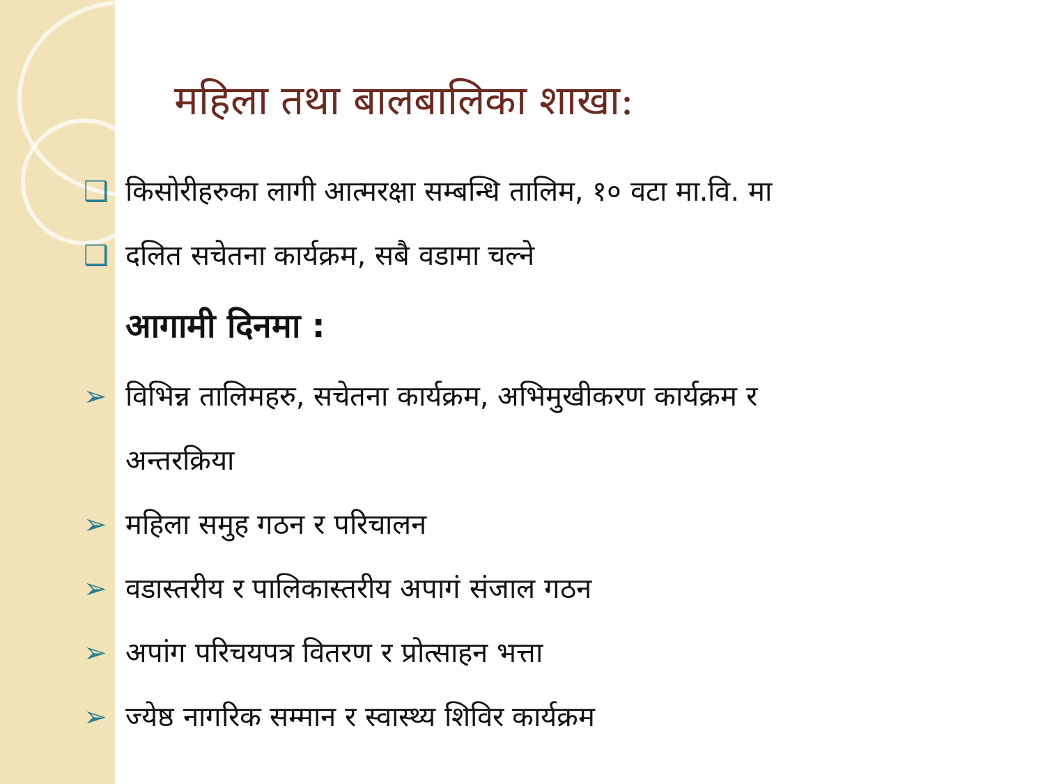महिला तथा बालबालिका शाखा:
❑किसोरीहरुका लागी आत्मरक्षा सम्बन्धि तालिम, १० वटा मा.वि. मा
❑दलित सचेतना कार्यक्रम, सबै वडामा चल्ने
आगामी दिनमा :
➢विभिन्न तालिमहरु, सचेतना कार्यक्रम, अभिमुखीकरण कार्यक्रम र
अन्तरक्रिया
➢महिला समुह गठन र परिचालन
➢वडास्तरीय र पालिकास्तरीय अपागं संजाल गठन
➢अपांग परिचयपत्र वितरण र प्रोत्साहन भत्ता
➢ज्येष्ठ नागरिक सम्मान र स्वास्थ्य शिविर कार्यक्रम